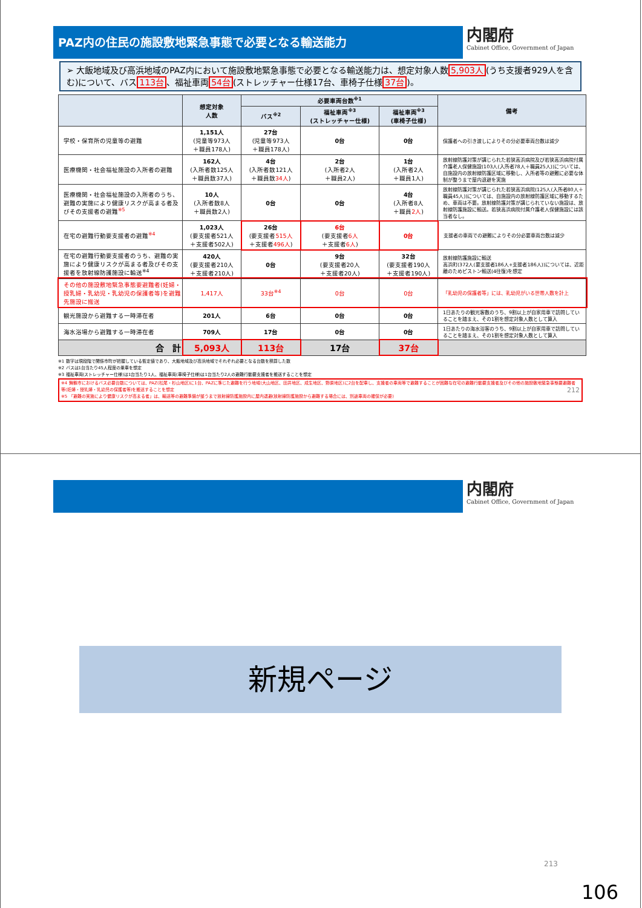PAZ内の住民の施設敷地緊急事態で必要となる輸送能力
内閣府
Cabinet Office, Government of Japan
➢ 大飯地域及び高浜地域のPAZ内において施設敷地緊急事態で必要となる輸送能力は、想定対象人数5,903人(うち支援者929人を含む)について、バス113台、福祉車両54台(ストレッチャー仕様17台、車椅子仕様37台)。
| | 想定対象 人数 | 必要車両台数<sup>※1</sup> | | | 備考 |
| --- | --- | --- | --- | --- | --- |
| | | バス<sup>※2</sup> | 福祉車両<sup>※3</sup> (ストレッチャー仕様) | 福祉車両<sup>※3</sup> (車椅子仕様) | |
| 学校・保育所の児童等の避難 | 1,151人 (児童等973人 ＋職員178人) | 27台 (児童等973人 ＋職員178人) | 0台 | 0台 | 保護者への引き渡しによりその分必要車両台数は減少 |
| 医療機関・社会福祉施設の入所者の避難 | 162人 (入所者数125人 ＋職員数37人) | 4台 (入所者数121人 ＋職員数 34人 ) | 2台 (入所者2人 ＋職員2人) | 1台 (入所者2人 ＋職員1人) | 放射線防護対策が講じられた若狭高浜病院及び若狭高浜病院付属介護老人保健施設(103人(入所者78人＋職員25人))については、自施設内の放射線防護区域に移動し、入所者等の避難に必要な体制が整うまで屋内退避を実施 |
| 医療機関・社会福祉施設の入所者のうち、避難の実施により健康リスクが高まる者及びその支援者の避難<sup>※5</sup> | 10人 (入所者数8人 ＋職員数2人) | 0台 | 0台 | 4台 (入所者8人 ＋職員 2人 ) | 放射線防護対策が講じられた若狭高浜病院(125人(入所者80人＋職員45人))については、自施設内の放射線防護区域に移動するため、車両は不要。放射線防護対策が講じられていない施設は、放射線防護施設に輸送。若狭高浜病院付属介護老人保健施設には該当者なし。 |
| 在宅の避難行動要支援者の避難<sup>※4</sup> | 1,023人 (要支援者521人 ＋支援者502人) | 26台 (要支援者 515人 ＋支援者 496人 ) | 6台 (要支援者 6人 ＋支援者 6人 ) | 0台 | 支援者の車両での避難によりその分必要車両台数は減少 |
| 在宅の避難行動要支援者のうち、避難の実施により健康リスクが高まる者及びその支援者を放射線防護施設に輸送<sup>※4</sup> | 420人 (要支援者210人 ＋支援者210人) | 0台 | 9台 (要支援者20人 ＋支援者20人) | 32台 (要支援者190人 ＋支援者190人) | 放射線防護施設に輸送 高浜町(372人(要支援者186人+支援者186人))については、近距離のためピストン輸送(4往復)を想定 |
| その他の施設敷地緊急事態要避難者(妊婦・授乳婦・乳幼児・乳幼児の保護者等)を避難先施設に搬送 | 1,417人 | 33台<sup>※4</sup> | 0台 | 0台 | 「乳幼児の保護者等」には、乳幼児がいる世帯人数を計上 |
| 観光施設から避難する一時滞在者 | 201人 | 6台 | 0台 | 0台 | 1日あたりの観光客数のうち、9割以上が自家用車で訪問していることを踏まえ、その1割を想定対象人数として算入 |
| 海水浴場から避難する一時滞在者 | 709人 | 17台 | 0台 | 0台 | 1日あたりの海水浴客のうち、9割以上が自家用車で訪問していることを踏まえ、その1割を想定対象人数として算入 |
| 合 計 | 5,093人 | 113台 | 17台 | 37台 | |
※1 数字は現段階で関係市町が把握している暫定値であり、大飯地域及び高浜地域でそれぞれ必要となる台数を積算した数
※2 バスは1台当たり45人程度の乗車を想定
※3 福祉車両(ストレッチャー仕様)は1台当たり1人、福祉車両(車椅子仕様)は1台当たり2人の避難行動要支援者を搬送することを想定
※4 舞鶴市におけるバス必要台数については、PAZ(松尾・杉山地区)に1台、PAZに準じた避難を行う地域(大山地区、田井地区、成生地区、野原地区)に2台を配車し、支援者の車両等で避難することが困難な在宅の避難行動要支援者及びその他の施設敷地緊急事態要避難者等(妊婦・授乳婦・乳幼児の保護者等)を搬送することを想定 212
※5 「避難の実施により健康リスクが高まる者」は、輸送等の避難準備が整うまで放射線防護施設内に屋内退避(放射線防護施設から避難する場合には、別途車両の確保が必要)
内閣府
Cabinet Office, Government of Japan
新規ページ
213
106